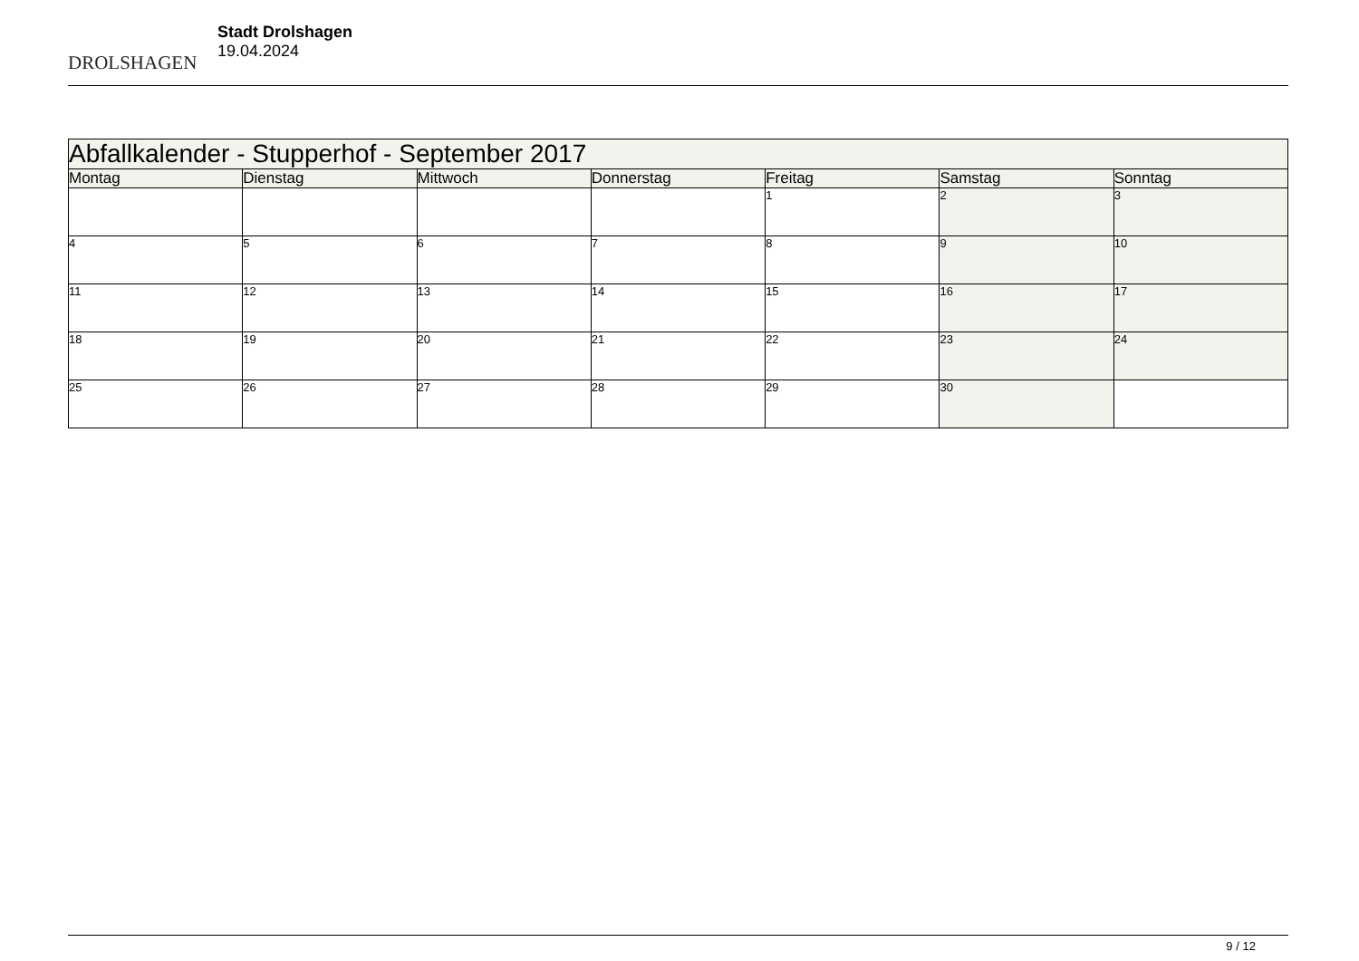DROLSHAGEN
Stadt Drolshagen
19.04.2024
| Abfallkalender - Stupperhof - September 2017 | | | | | | |
| --- | --- | --- | --- | --- | --- | --- |
| Montag | Dienstag | Mittwoch | Donnerstag | Freitag | Samstag | Sonntag |
| | | | | 1 | 2 | 3 |
| 4 | 5 | 6 | 7 | 8 | 9 | 10 |
| 11 | 12 | 13 | 14 | 15 | 16 | 17 |
| 18 | 19 | 20 | 21 | 22 | 23 | 24 |
| 25 | 26 | 27 | 28 | 29 | 30 | |
9 / 12